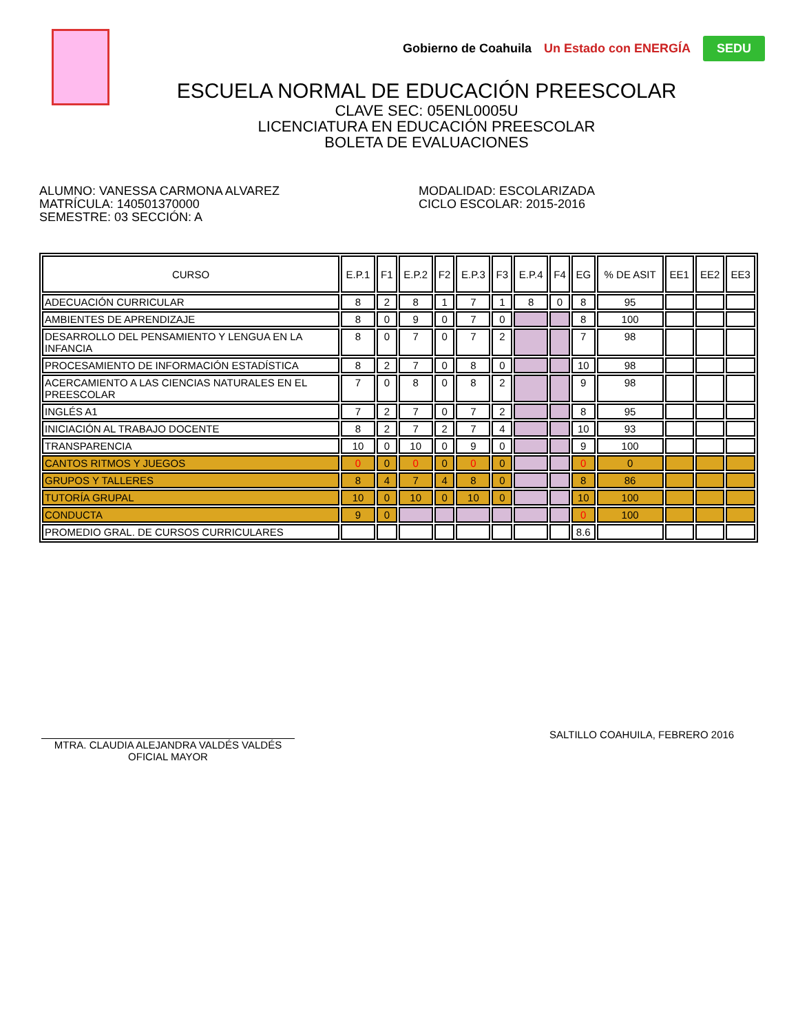Gobierno de Coahuila Un Estado con ENERGÍA SEDU
ESCUELA NORMAL DE EDUCACIÓN PREESCOLAR
CLAVE SEC: 05ENL0005U
LICENCIATURA EN EDUCACIÓN PREESCOLAR
BOLETA DE EVALUACIONES
ALUMNO: VANESSA CARMONA ALVAREZ
MATRÍCULA: 140501370000
SEMESTRE: 03 SECCIÓN: A
MODALIDAD: ESCOLARIZADA
CICLO ESCOLAR: 2015-2016
| CURSO | E.P.1 | F1 | E.P.2 | F2 | E.P.3 | F3 | E.P.4 | F4 | EG | % DE ASIT | EE1 | EE2 | EE3 |
| --- | --- | --- | --- | --- | --- | --- | --- | --- | --- | --- | --- | --- | --- |
| ADECUACIÓN CURRICULAR | 8 | 2 | 8 | 1 | 7 | 1 | 8 | 0 | 8 | 95 | | | |
| AMBIENTES DE APRENDIZAJE | 8 | 0 | 9 | 0 | 7 | 0 | | | 8 | 100 | | | |
| DESARROLLO DEL PENSAMIENTO Y LENGUA EN LA INFANCIA | 8 | 0 | 7 | 0 | 7 | 2 | | | 7 | 98 | | | |
| PROCESAMIENTO DE INFORMACIÓN ESTADÍSTICA | 8 | 2 | 7 | 0 | 8 | 0 | | | 10 | 98 | | | |
| ACERCAMIENTO A LAS CIENCIAS NATURALES EN EL PREESCOLAR | 7 | 0 | 8 | 0 | 8 | 2 | | | 9 | 98 | | | |
| INGLÉS A1 | 7 | 2 | 7 | 0 | 7 | 2 | | | 8 | 95 | | | |
| INICIACIÓN AL TRABAJO DOCENTE | 8 | 2 | 7 | 2 | 7 | 4 | | | 10 | 93 | | | |
| TRANSPARENCIA | 10 | 0 | 10 | 0 | 9 | 0 | | | 9 | 100 | | | |
| CANTOS RITMOS Y JUEGOS | 0 | 0 | 0 | 0 | 0 | 0 | | | 0 | 0 | | | |
| GRUPOS Y TALLERES | 8 | 4 | 7 | 4 | 8 | 0 | | | 8 | 86 | | | |
| TUTORÍA GRUPAL | 10 | 0 | 10 | 0 | 10 | 0 | | | 10 | 100 | | | |
| CONDUCTA | 9 | 0 | | | | | | | 0 | 100 | | | |
| PROMEDIO GRAL. DE CURSOS CURRICULARES | | | | | | | | | 8.6 | | | | |
MTRA. CLAUDIA ALEJANDRA VALDÉS VALDÉS
OFICIAL MAYOR
SALTILLO COAHUILA, FEBRERO 2016